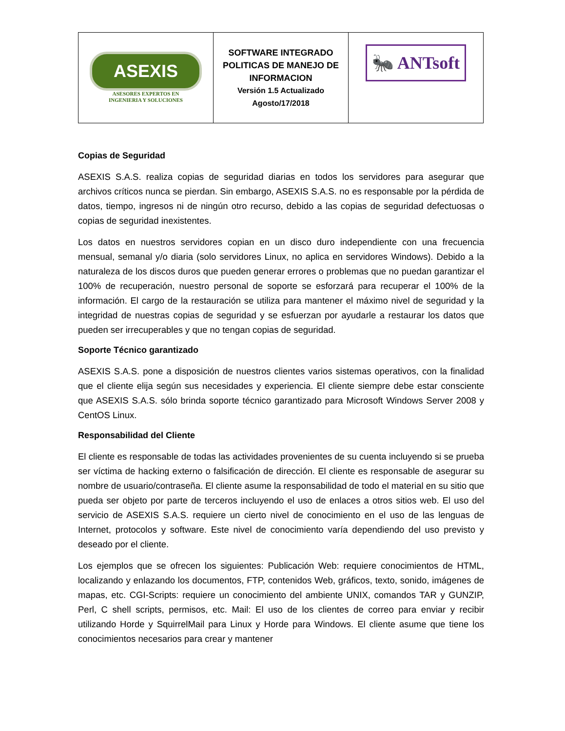| ASEXIS ASESORES EXPERTOS EN INGENIERIA Y SOLUCIONES | SOFTWARE INTEGRADO POLITICAS DE MANEJO DE INFORMACION Versión 1.5 Actualizado Agosto/17/2018 | 🐜 ANTsoft |
Copias de Seguridad
ASEXIS S.A.S. realiza copias de seguridad diarias en todos los servidores para asegurar que archivos críticos nunca se pierdan. Sin embargo, ASEXIS S.A.S. no es responsable por la pérdida de datos, tiempo, ingresos ni de ningún otro recurso, debido a las copias de seguridad defectuosas o copias de seguridad inexistentes.
Los datos en nuestros servidores copian en un disco duro independiente con una frecuencia mensual, semanal y/o diaria (solo servidores Linux, no aplica en servidores Windows). Debido a la naturaleza de los discos duros que pueden generar errores o problemas que no puedan garantizar el 100% de recuperación, nuestro personal de soporte se esforzará para recuperar el 100% de la información. El cargo de la restauración se utiliza para mantener el máximo nivel de seguridad y la integridad de nuestras copias de seguridad y se esfuerzan por ayudarle a restaurar los datos que pueden ser irrecuperables y que no tengan copias de seguridad.
Soporte Técnico garantizado
ASEXIS S.A.S. pone a disposición de nuestros clientes varios sistemas operativos, con la finalidad que el cliente elija según sus necesidades y experiencia. El cliente siempre debe estar consciente que ASEXIS S.A.S. sólo brinda soporte técnico garantizado para Microsoft Windows Server 2008 y CentOS Linux.
Responsabilidad del Cliente
El cliente es responsable de todas las actividades provenientes de su cuenta incluyendo si se prueba ser víctima de hacking externo o falsificación de dirección. El cliente es responsable de asegurar su nombre de usuario/contraseña. El cliente asume la responsabilidad de todo el material en su sitio que pueda ser objeto por parte de terceros incluyendo el uso de enlaces a otros sitios web. El uso del servicio de ASEXIS S.A.S. requiere un cierto nivel de conocimiento en el uso de las lenguas de Internet, protocolos y software. Este nivel de conocimiento varía dependiendo del uso previsto y deseado por el cliente.
Los ejemplos que se ofrecen los siguientes: Publicación Web: requiere conocimientos de HTML, localizando y enlazando los documentos, FTP, contenidos Web, gráficos, texto, sonido, imágenes de mapas, etc. CGI-Scripts: requiere un conocimiento del ambiente UNIX, comandos TAR y GUNZIP, Perl, C shell scripts, permisos, etc. Mail: El uso de los clientes de correo para enviar y recibir utilizando Horde y SquirrelMail para Linux y Horde para Windows. El cliente asume que tiene los conocimientos necesarios para crear y mantener